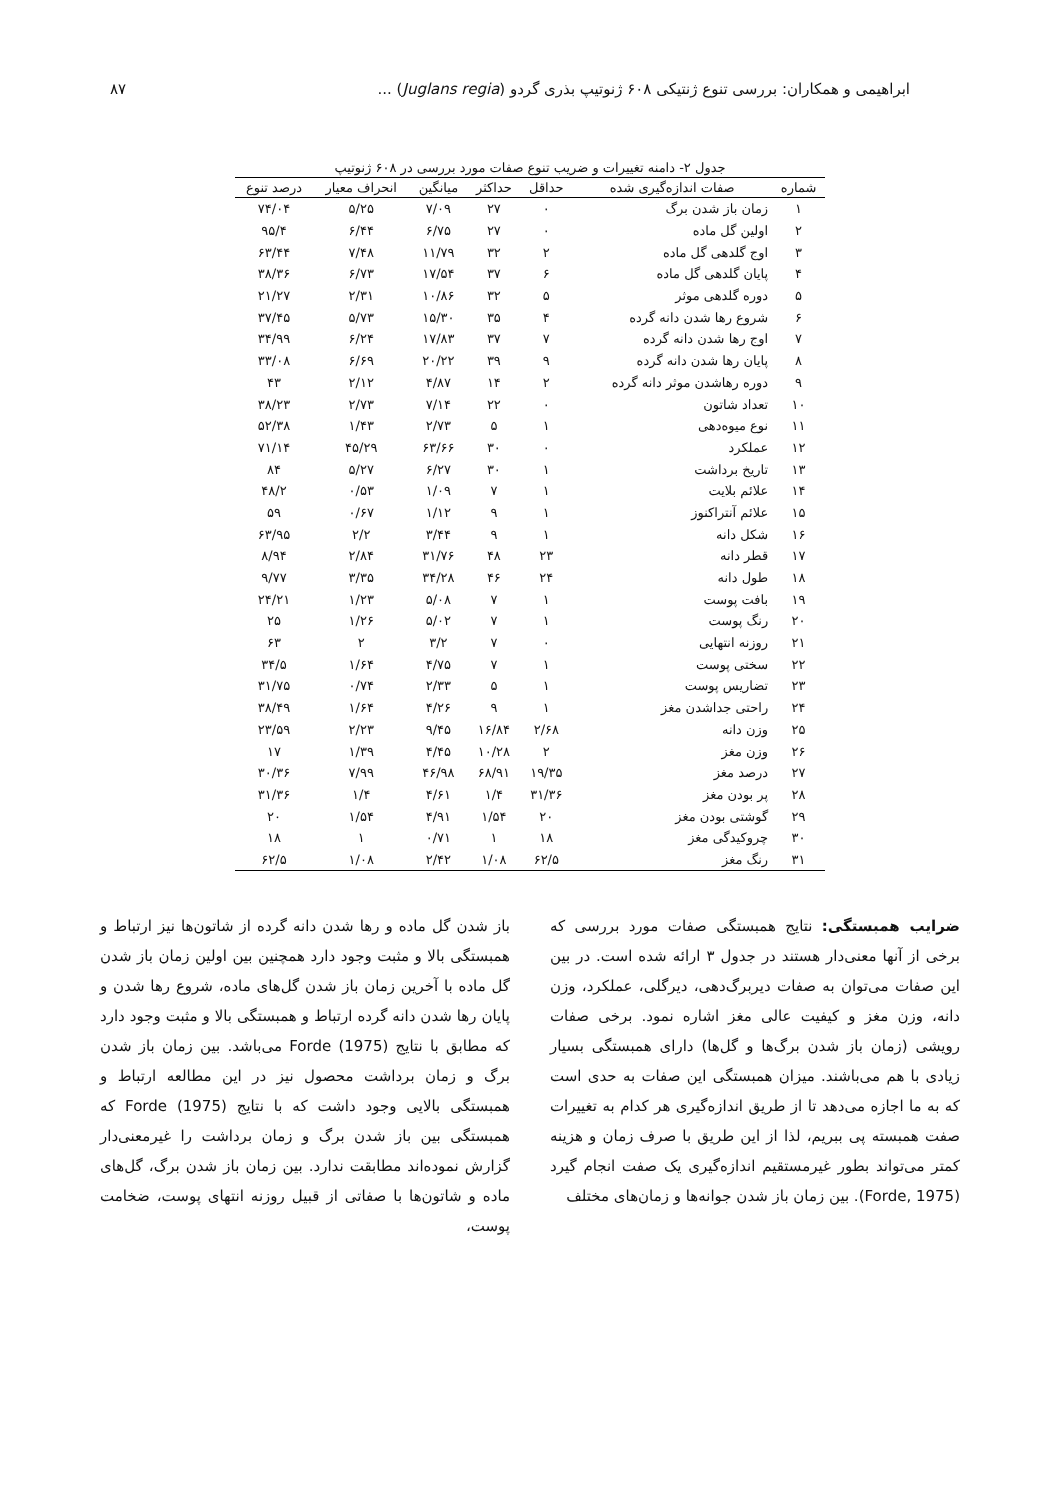ابراهیمی و همکاران: بررسی تنوع ژنتیکی ۶۰۸ ژنوتیپ بذری گردو (Juglans regia) ... ۸۷
جدول ۲- دامنه تغییرات و ضریب تنوع صفات مورد بررسی در ۶۰۸ ژنوتیپ
| شماره | صفات اندازه‌گیری شده | حداقل | حداکثر | میانگین | انحراف معیار | درصد تنوع |
| --- | --- | --- | --- | --- | --- | --- |
| ۱ | زمان باز شدن برگ | ۰ | ۲۷ | ۷/۰۹ | ۵/۲۵ | ۷۴/۰۴ |
| ۲ | اولین گل ماده | ۰ | ۲۷ | ۶/۷۵ | ۶/۴۴ | ۹۵/۴ |
| ۳ | اوج گلدهی گل ماده | ۲ | ۳۲ | ۱۱/۷۹ | ۷/۴۸ | ۶۳/۴۴ |
| ۴ | پایان گلدهی گل ماده | ۶ | ۳۷ | ۱۷/۵۴ | ۶/۷۳ | ۳۸/۳۶ |
| ۵ | دوره گلدهی موثر | ۵ | ۳۲ | ۱۰/۸۶ | ۲/۳۱ | ۲۱/۲۷ |
| ۶ | شروع رها شدن دانه گرده | ۴ | ۳۵ | ۱۵/۳۰ | ۵/۷۳ | ۳۷/۴۵ |
| ۷ | اوج رها شدن دانه گرده | ۷ | ۳۷ | ۱۷/۸۳ | ۶/۲۴ | ۳۴/۹۹ |
| ۸ | پایان رها شدن دانه گرده | ۹ | ۳۹ | ۲۰/۲۲ | ۶/۶۹ | ۳۳/۰۸ |
| ۹ | دوره رهاشدن موثر دانه گرده | ۲ | ۱۴ | ۴/۸۷ | ۲/۱۲ | ۴۳ |
| ۱۰ | تعداد شاتون | ۰ | ۲۲ | ۷/۱۴ | ۲/۷۳ | ۳۸/۲۳ |
| ۱۱ | نوع میوه‌دهی | ۱ | ۵ | ۲/۷۳ | ۱/۴۳ | ۵۲/۳۸ |
| ۱۲ | عملکرد | ۰ | ۳۰ | ۶۳/۶۶ | ۴۵/۲۹ | ۷۱/۱۴ |
| ۱۳ | تاریخ برداشت | ۱ | ۳۰ | ۶/۲۷ | ۵/۲۷ | ۸۴ |
| ۱۴ | علائم بلایت | ۱ | ۷ | ۱/۰۹ | ۰/۵۳ | ۴۸/۲ |
| ۱۵ | علائم آنتراکنوز | ۱ | ۹ | ۱/۱۲ | ۰/۶۷ | ۵۹ |
| ۱۶ | شکل دانه | ۱ | ۹ | ۳/۴۴ | ۲/۲ | ۶۳/۹۵ |
| ۱۷ | قطر دانه | ۲۳ | ۴۸ | ۳۱/۷۶ | ۲/۸۴ | ۸/۹۴ |
| ۱۸ | طول دانه | ۲۴ | ۴۶ | ۳۴/۲۸ | ۳/۳۵ | ۹/۷۷ |
| ۱۹ | بافت پوست | ۱ | ۷ | ۵/۰۸ | ۱/۲۳ | ۲۴/۲۱ |
| ۲۰ | رنگ پوست | ۱ | ۷ | ۵/۰۲ | ۱/۲۶ | ۲۵ |
| ۲۱ | روزنه انتهایی | ۰ | ۷ | ۳/۲ | ۲ | ۶۳ |
| ۲۲ | سختی پوست | ۱ | ۷ | ۴/۷۵ | ۱/۶۴ | ۳۴/۵ |
| ۲۳ | تضاریس پوست | ۱ | ۵ | ۲/۳۳ | ۰/۷۴ | ۳۱/۷۵ |
| ۲۴ | راحتی جداشدن مغز | ۱ | ۹ | ۴/۲۶ | ۱/۶۴ | ۳۸/۴۹ |
| ۲۵ | وزن دانه | ۲/۶۸ | ۱۶/۸۴ | ۹/۴۵ | ۲/۲۳ | ۲۳/۵۹ |
| ۲۶ | وزن مغز | ۲ | ۱۰/۲۸ | ۴/۴۵ | ۱/۳۹ | ۱۷ |
| ۲۷ | درصد مغز | ۱۹/۳۵ | ۶۸/۹۱ | ۴۶/۹۸ | ۷/۹۹ | ۳۰/۳۶ |
| ۲۸ | پر بودن مغز | ۳۱/۳۶ | ۱/۴ | ۴/۶۱ | ۱/۴ | ۳۱/۳۶ |
| ۲۹ | گوشتی بودن مغز | ۲۰ | ۱/۵۴ | ۴/۹۱ | ۱/۵۴ | ۲۰ |
| ۳۰ | چروکیدگی مغز | ۱۸ | ۱ | ۰/۷۱ | ۱ | ۱۸ |
| ۳۱ | رنگ مغز | ۶۲/۵ | ۱/۰۸ | ۲/۴۲ | ۱/۰۸ | ۶۲/۵ |
ضرایب همبستگی: نتایج همبستگی صفات مورد بررسی که برخی از آنها معنی‌دار هستند در جدول ۳ ارائه شده است. در بین این صفات می‌توان به صفات دیربرگ‌دهی، دیرگلی، عملکرد، وزن دانه، وزن مغز و کیفیت عالی مغز اشاره نمود. برخی صفات رویشی (زمان باز شدن برگ‌ها و گل‌ها) دارای همبستگی بسیار زیادی با هم می‌باشند. میزان همبستگی این صفات به حدی است که به ما اجازه می‌دهد تا از طریق اندازه‌گیری هر کدام به تغییرات صفت همبسته پی ببریم، لذا از این طریق با صرف زمان و هزینه کمتر می‌تواند بطور غیرمستقیم اندازه‌گیری یک صفت انجام گیرد (Forde, 1975). بین زمان باز شدن جوانه‌ها و زمان‌های مختلف
باز شدن گل ماده و رها شدن دانه گرده از شاتون‌ها نیز ارتباط و همبستگی بالا و مثبت وجود دارد همچنین بین اولین زمان باز شدن گل ماده با آخرین زمان باز شدن گل‌های ماده، شروع رها شدن و پایان رها شدن دانه گرده ارتباط و همبستگی بالا و مثبت وجود دارد که مطابق با نتایج Forde (1975) می‌باشد. بین زمان باز شدن برگ و زمان برداشت محصول نیز در این مطالعه ارتباط و همبستگی بالایی وجود داشت که با نتایج Forde (1975) که همبستگی بین باز شدن برگ و زمان برداشت را غیرمعنی‌دار گزارش نموده‌اند مطابقت ندارد. بین زمان باز شدن برگ، گل‌های ماده و شاتون‌ها با صفاتی از قبیل روزنه انتهای پوست، ضخامت پوست،